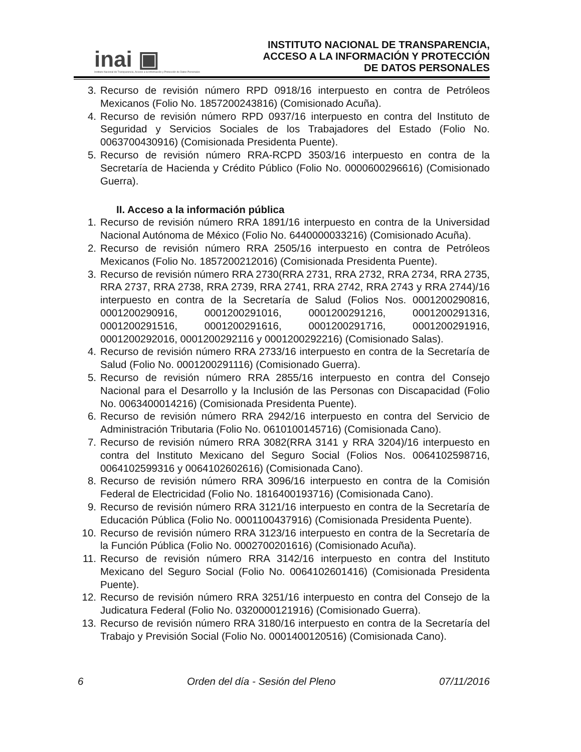inai ▣
Instituto Nacional de Transparencia, Acceso a la Información y Protección de Datos Personales
INSTITUTO NACIONAL DE TRANSPARENCIA,
ACCESO A LA INFORMACIÓN Y PROTECCIÓN
DE DATOS PERSONALES
3. Recurso de revisión número RPD 0918/16 interpuesto en contra de Petróleos Mexicanos (Folio No. 1857200243816) (Comisionado Acuña).
4. Recurso de revisión número RPD 0937/16 interpuesto en contra del Instituto de Seguridad y Servicios Sociales de los Trabajadores del Estado (Folio No. 0063700430916) (Comisionada Presidenta Puente).
5. Recurso de revisión número RRA-RCPD 3503/16 interpuesto en contra de la Secretaría de Hacienda y Crédito Público (Folio No. 0000600296616) (Comisionado Guerra).
II. Acceso a la información pública
1. Recurso de revisión número RRA 1891/16 interpuesto en contra de la Universidad Nacional Autónoma de México (Folio No. 6440000033216) (Comisionado Acuña).
2. Recurso de revisión número RRA 2505/16 interpuesto en contra de Petróleos Mexicanos (Folio No. 1857200212016) (Comisionada Presidenta Puente).
3. Recurso de revisión número RRA 2730(RRA 2731, RRA 2732, RRA 2734, RRA 2735, RRA 2737, RRA 2738, RRA 2739, RRA 2741, RRA 2742, RRA 2743 y RRA 2744)/16 interpuesto en contra de la Secretaría de Salud (Folios Nos. 0001200290816, 0001200290916, 0001200291016, 0001200291216, 0001200291316, 0001200291516, 0001200291616, 0001200291716, 0001200291916, 0001200292016, 0001200292116 y 0001200292216) (Comisionado Salas).
4. Recurso de revisión número RRA 2733/16 interpuesto en contra de la Secretaría de Salud (Folio No. 0001200291116) (Comisionado Guerra).
5. Recurso de revisión número RRA 2855/16 interpuesto en contra del Consejo Nacional para el Desarrollo y la Inclusión de las Personas con Discapacidad (Folio No. 0063400014216) (Comisionada Presidenta Puente).
6. Recurso de revisión número RRA 2942/16 interpuesto en contra del Servicio de Administración Tributaria (Folio No. 0610100145716) (Comisionada Cano).
7. Recurso de revisión número RRA 3082(RRA 3141 y RRA 3204)/16 interpuesto en contra del Instituto Mexicano del Seguro Social (Folios Nos. 0064102598716, 0064102599316 y 0064102602616) (Comisionada Cano).
8. Recurso de revisión número RRA 3096/16 interpuesto en contra de la Comisión Federal de Electricidad (Folio No. 1816400193716) (Comisionada Cano).
9. Recurso de revisión número RRA 3121/16 interpuesto en contra de la Secretaría de Educación Pública (Folio No. 0001100437916) (Comisionada Presidenta Puente).
10. Recurso de revisión número RRA 3123/16 interpuesto en contra de la Secretaría de la Función Pública (Folio No. 0002700201616) (Comisionado Acuña).
11. Recurso de revisión número RRA 3142/16 interpuesto en contra del Instituto Mexicano del Seguro Social (Folio No. 0064102601416) (Comisionada Presidenta Puente).
12. Recurso de revisión número RRA 3251/16 interpuesto en contra del Consejo de la Judicatura Federal (Folio No. 0320000121916) (Comisionado Guerra).
13. Recurso de revisión número RRA 3180/16 interpuesto en contra de la Secretaría del Trabajo y Previsión Social (Folio No. 0001400120516) (Comisionada Cano).
6 Orden del día - Sesión del Pleno 07/11/2016